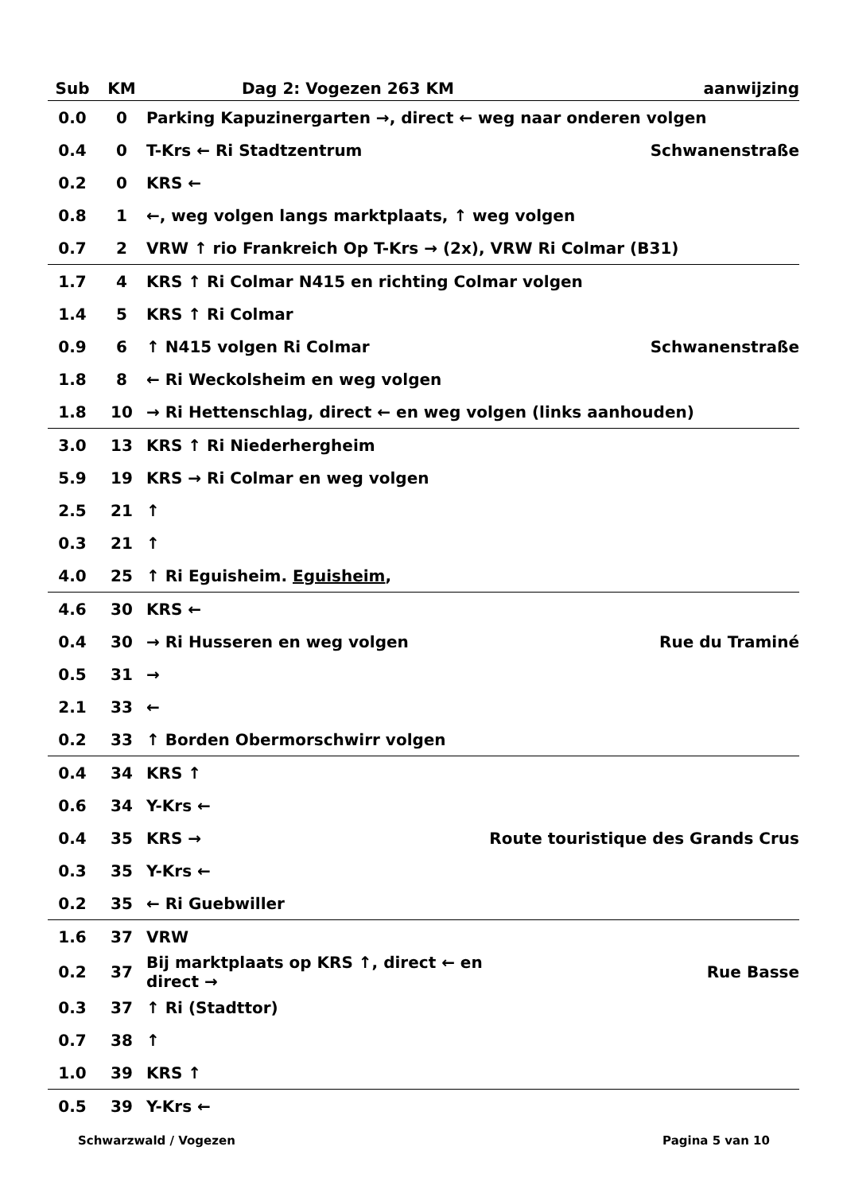| Sub | KM | Dag 2: Vogezen 263 KM | aanwijzing |
| --- | --- | --- | --- |
| 0.0 | 0 | Parking Kapuzinergarten →, direct ← weg naar onderen volgen | |
| 0.4 | 0 | T-Krs ← Ri Stadtzentrum | Schwanenstraße |
| 0.2 | 0 | KRS ← | |
| 0.8 | 1 | ←, weg volgen langs marktplaats, ↑ weg volgen | |
| 0.7 | 2 | VRW ↑ rio Frankreich Op T-Krs → (2x), VRW Ri Colmar (B31) | |
| 1.7 | 4 | KRS ↑ Ri Colmar N415 en richting Colmar volgen | |
| 1.4 | 5 | KRS ↑ Ri Colmar | |
| 0.9 | 6 | ↑ N415 volgen Ri Colmar | Schwanenstraße |
| 1.8 | 8 | ← Ri Weckolsheim en weg volgen | |
| 1.8 | 10 | → Ri Hettenschlag, direct ← en weg volgen (links aanhouden) | |
| 3.0 | 13 | KRS ↑ Ri Niederhergheim | |
| 5.9 | 19 | KRS → Ri Colmar en weg volgen | |
| 2.5 | 21 | ↑ | |
| 0.3 | 21 | ↑ | |
| 4.0 | 25 | ↑ Ri Eguisheim. Eguisheim , | |
| 4.6 | 30 | KRS ← | |
| 0.4 | 30 | → Ri Husseren en weg volgen | Rue du Traminé |
| 0.5 | 31 | → | |
| 2.1 | 33 | ← | |
| 0.2 | 33 | ↑ Borden Obermorschwirr volgen | |
| 0.4 | 34 | KRS ↑ | |
| 0.6 | 34 | Y-Krs ← | |
| 0.4 | 35 | KRS → | Route touristique des Grands Crus |
| 0.3 | 35 | Y-Krs ← | |
| 0.2 | 35 | ← Ri Guebwiller | |
| 1.6 | 37 | VRW | |
| 0.2 | 37 | Bij marktplaats op KRS ↑, direct ← en direct → | Rue Basse |
| 0.3 | 37 | ↑ Ri (Stadttor) | |
| 0.7 | 38 | ↑ | |
| 1.0 | 39 | KRS ↑ | |
| 0.5 | 39 | Y-Krs ← | |
Schwarzwald / Vogezen Pagina 5 van 10